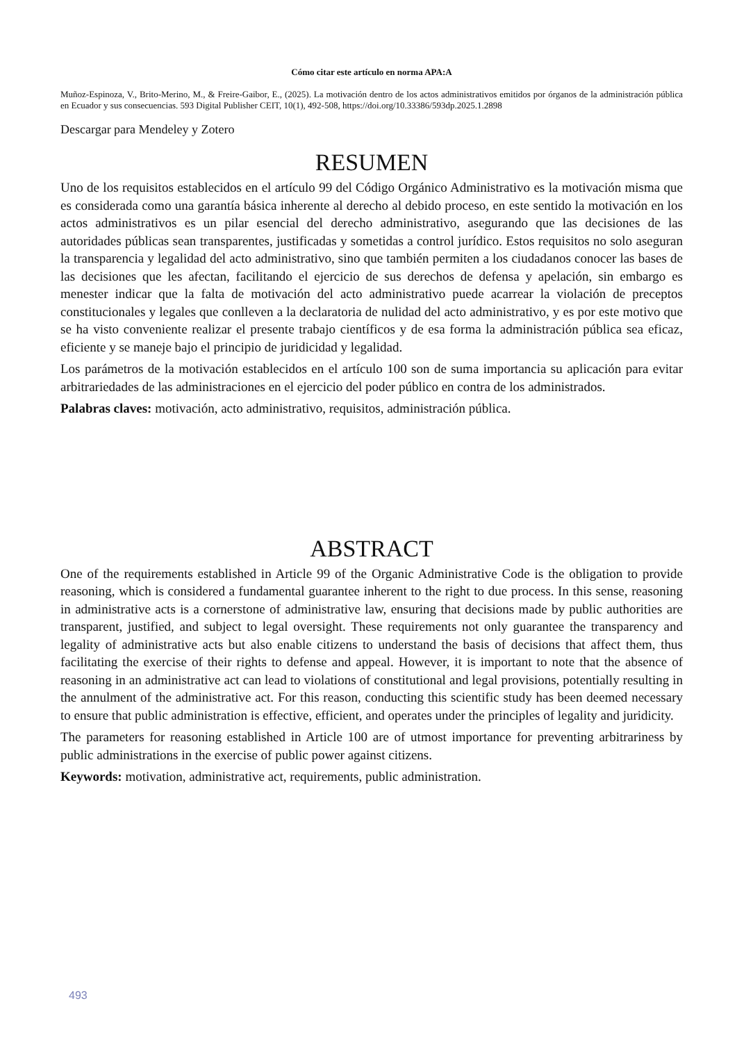Cómo citar este artículo en norma APA:A
Muñoz-Espinoza, V., Brito-Merino, M., & Freire-Gaibor, E., (2025). La motivación dentro de los actos administrativos emitidos por órganos de la administración pública en Ecuador y sus consecuencias. 593 Digital Publisher CEIT, 10(1), 492-508, https://doi.org/10.33386/593dp.2025.1.2898
Descargar para Mendeley y Zotero
RESUMEN
Uno de los requisitos establecidos en el artículo 99 del Código Orgánico Administrativo es la motivación misma que es considerada como una garantía básica inherente al derecho al debido proceso, en este sentido la motivación en los actos administrativos es un pilar esencial del derecho administrativo, asegurando que las decisiones de las autoridades públicas sean transparentes, justificadas y sometidas a control jurídico. Estos requisitos no solo aseguran la transparencia y legalidad del acto administrativo, sino que también permiten a los ciudadanos conocer las bases de las decisiones que les afectan, facilitando el ejercicio de sus derechos de defensa y apelación, sin embargo es menester indicar que la falta de motivación del acto administrativo puede acarrear la violación de preceptos constitucionales y legales que conlleven a la declaratoria de nulidad del acto administrativo, y es por este motivo que se ha visto conveniente realizar el presente trabajo científicos y de esa forma la administración pública sea eficaz, eficiente y se maneje bajo el principio de juridicidad y legalidad.
Los parámetros de la motivación establecidos en el artículo 100 son de suma importancia su aplicación para evitar arbitrariedades de las administraciones en el ejercicio del poder público en contra de los administrados.
Palabras claves: motivación, acto administrativo, requisitos, administración pública.
ABSTRACT
One of the requirements established in Article 99 of the Organic Administrative Code is the obligation to provide reasoning, which is considered a fundamental guarantee inherent to the right to due process. In this sense, reasoning in administrative acts is a cornerstone of administrative law, ensuring that decisions made by public authorities are transparent, justified, and subject to legal oversight. These requirements not only guarantee the transparency and legality of administrative acts but also enable citizens to understand the basis of decisions that affect them, thus facilitating the exercise of their rights to defense and appeal. However, it is important to note that the absence of reasoning in an administrative act can lead to violations of constitutional and legal provisions, potentially resulting in the annulment of the administrative act. For this reason, conducting this scientific study has been deemed necessary to ensure that public administration is effective, efficient, and operates under the principles of legality and juridicity.
The parameters for reasoning established in Article 100 are of utmost importance for preventing arbitrariness by public administrations in the exercise of public power against citizens.
Keywords: motivation, administrative act, requirements, public administration.
493